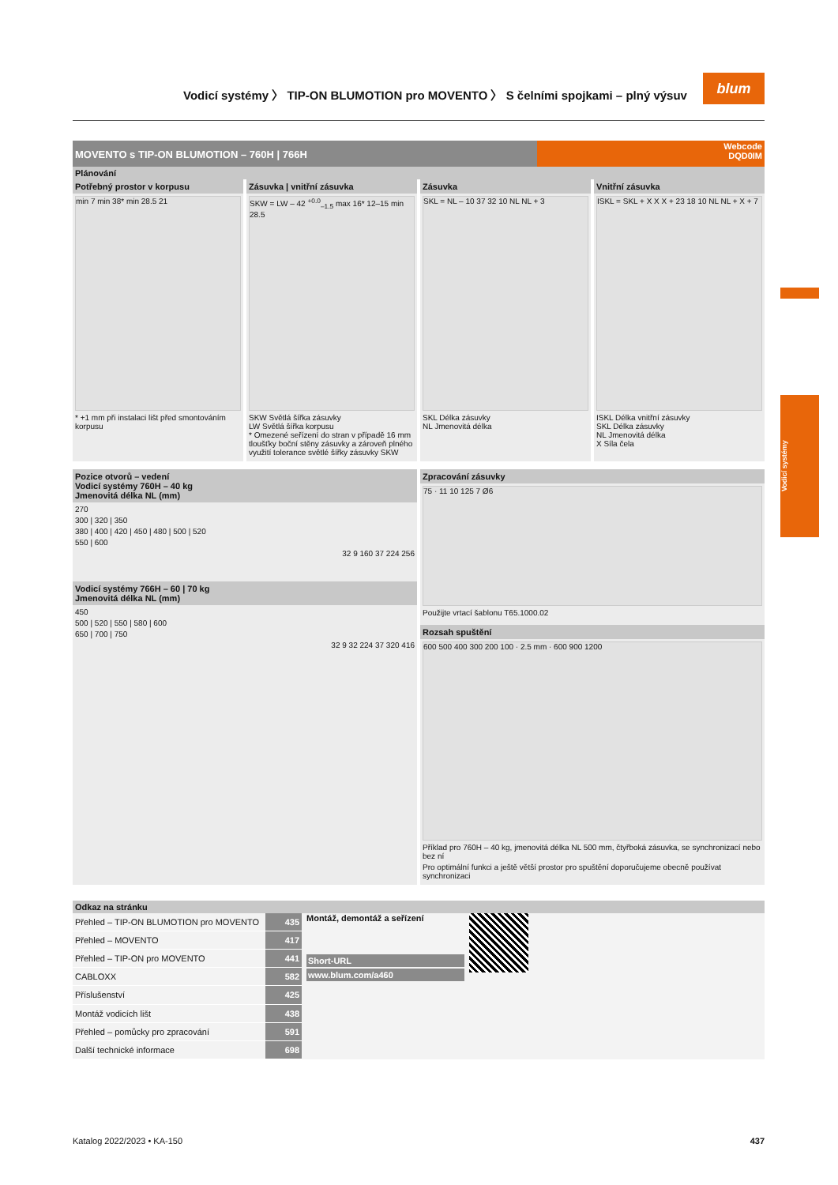Vodicí systémy 〉 TIP-ON BLUMOTION pro MOVENTO 〉 S čelními spojkami – plný výsuv
blum
Vodicí systémy
MOVENTO s TIP-ON BLUMOTION – 760H | 766H
Webcode
DQD0IM
Plánování
Potřebný prostor v korpusu
min 7 min 38* min 28.5 21
* +1 mm při instalaci lišt před smontováním korpusu
Zásuvka | vnitřní zásuvka
SKW = LW – 42 <sup>+0.0</sup><sub>–1.5</sub> max 16* 12–15 min 28.5
SKW Světlá šířka zásuvky
LW Světlá šířka korpusu
* Omezené seřízení do stran v případě 16 mm tloušťky boční stěny zásuvky a zároveň plného využití tolerance světlé šířky zásuvky SKW
Zásuvka
SKL = NL – 10 37 32 10 NL NL + 3
SKL Délka zásuvky
NL Jmenovitá délka
Vnitřní zásuvka
ISKL = SKL + X X X + 23 18 10 NL NL + X + 7
ISKL Délka vnitřní zásuvky
SKL Délka zásuvky
NL Jmenovitá délka
X Síla čela
Pozice otvorů – vedení
Vodicí systémy 760H – 40 kg
Jmenovitá délka NL (mm)
270
300 | 320 | 350
380 | 400 | 420 | 450 | 480 | 500 | 520
550 | 600
32 9 160 37 224 256
Vodicí systémy 766H – 60 | 70 kg
Jmenovitá délka NL (mm)
450
500 | 520 | 550 | 580 | 600
650 | 700 | 750
32 9 32 224 37 320 416
Zpracování zásuvky
75 · 11 10 125 7 Ø6
Použijte vrtací šablonu T65.1000.02
Rozsah spuštění
600 500 400 300 200 100 · 2.5 mm · 600 900 1200
Příklad pro 760H – 40 kg, jmenovitá délka NL 500 mm, čtyřboká zásuvka, se synchronizací nebo bez ní
Pro optimální funkci a ještě větší prostor pro spuštění doporučujeme obecně používat synchronizaci
Odkaz na stránku
| Přehled – TIP-ON BLUMOTION pro MOVENTO | 435 |
| Přehled – MOVENTO | 417 |
| Přehled – TIP-ON pro MOVENTO | 441 |
| CABLOXX | 582 |
| Příslušenství | 425 |
| Montáž vodicích lišt | 438 |
| Přehled – pomůcky pro zpracování | 591 |
| Další technické informace | 698 |
Montáž, demontáž a seřízení
Short-URL
www.blum.com/a460
Katalog 2022/2023 • KA-150 437